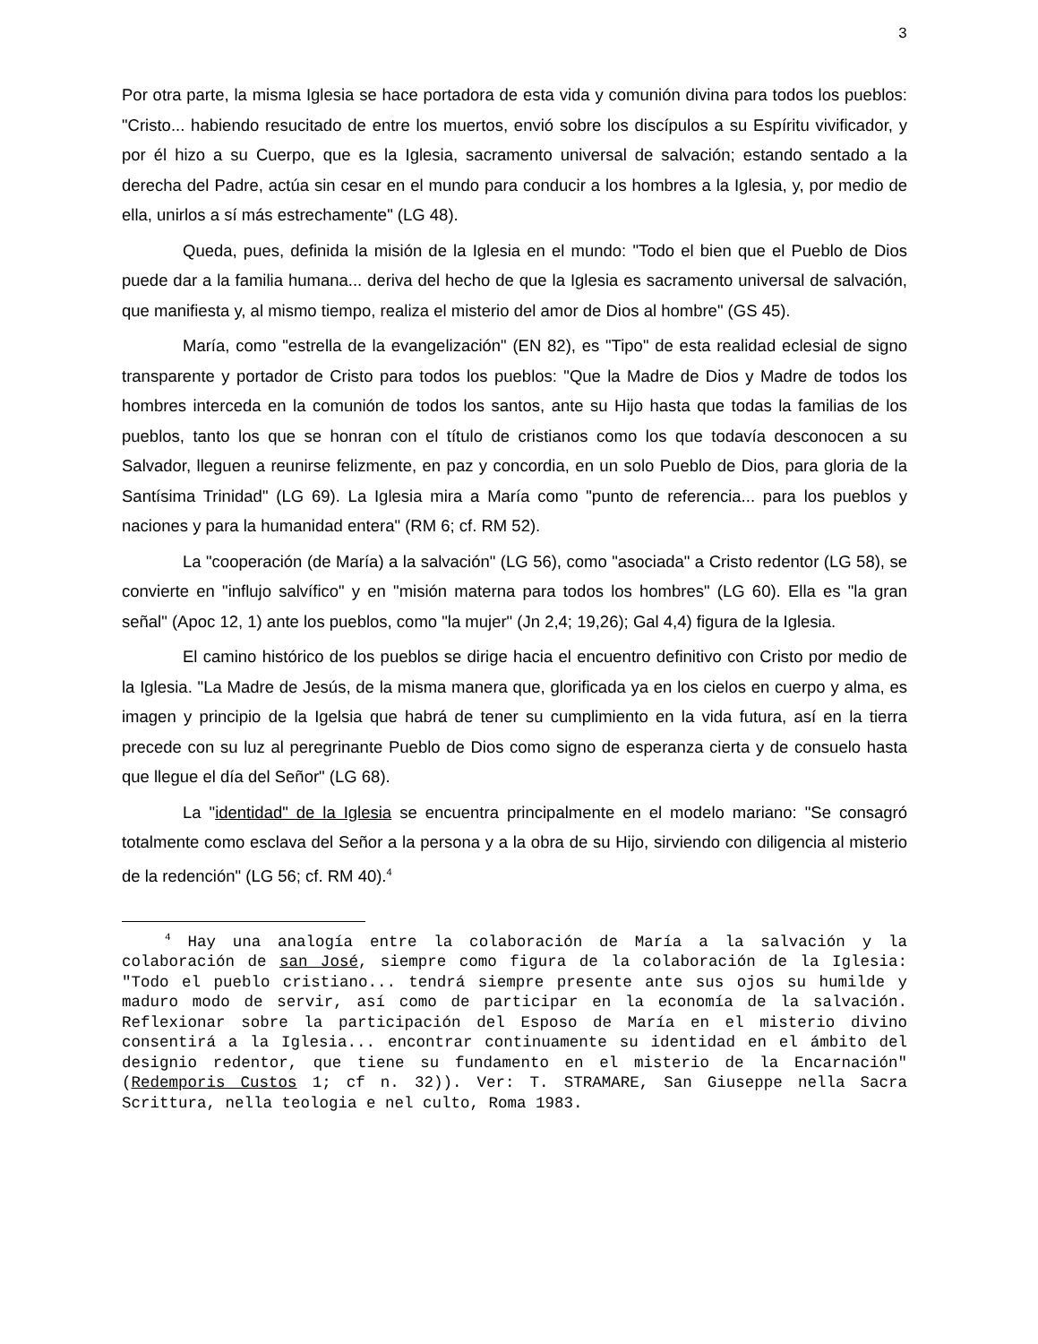3
Por otra parte, la misma Iglesia se hace portadora de esta vida y comunión divina para todos los pueblos: "Cristo... habiendo resucitado de entre los muertos, envió sobre los discípulos a su Espíritu vivificador, y por él hizo a su Cuerpo, que es la Iglesia, sacramento universal de salvación; estando sentado a la derecha del Padre, actúa sin cesar en el mundo para conducir a los hombres a la Iglesia, y, por medio de ella, unirlos a sí más estrechamente" (LG 48).
Queda, pues, definida la misión de la Iglesia en el mundo: "Todo el bien que el Pueblo de Dios puede dar a la familia humana... deriva del hecho de que la Iglesia es sacramento universal de salvación, que manifiesta y, al mismo tiempo, realiza el misterio del amor de Dios al hombre" (GS 45).
María, como "estrella de la evangelización" (EN 82), es "Tipo" de esta realidad eclesial de signo transparente y portador de Cristo para todos los pueblos: "Que la Madre de Dios y Madre de todos los hombres interceda en la comunión de todos los santos, ante su Hijo hasta que todas la familias de los pueblos, tanto los que se honran con el título de cristianos como los que todavía desconocen a su Salvador, lleguen a reunirse felizmente, en paz y concordia, en un solo Pueblo de Dios, para gloria de la Santísima Trinidad" (LG 69). La Iglesia mira a María como "punto de referencia... para los pueblos y naciones y para la humanidad entera" (RM 6; cf. RM 52).
La "cooperación (de María) a la salvación" (LG 56), como "asociada" a Cristo redentor (LG 58), se convierte en "influjo salvífico" y en "misión materna para todos los hombres" (LG 60). Ella es "la gran señal" (Apoc 12, 1) ante los pueblos, como "la mujer" (Jn 2,4; 19,26); Gal 4,4) figura de la Iglesia.
El camino histórico de los pueblos se dirige hacia el encuentro definitivo con Cristo por medio de la Iglesia. "La Madre de Jesús, de la misma manera que, glorificada ya en los cielos en cuerpo y alma, es imagen y principio de la Igelsia que habrá de tener su cumplimiento en la vida futura, así en la tierra precede con su luz al peregrinante Pueblo de Dios como signo de esperanza cierta y de consuelo hasta que llegue el día del Señor" (LG 68).
La "identidad" de la Iglesia se encuentra principalmente en el modelo mariano: "Se consagró totalmente como esclava del Señor a la persona y a la obra de su Hijo, sirviendo con diligencia al misterio de la redención" (LG 56; cf. RM 40).<sup>4</sup>
<sup>4</sup> Hay una analogía entre la colaboración de María a la salvación y la colaboración de san José, siempre como figura de la colaboración de la Iglesia: "Todo el pueblo cristiano... tendrá siempre presente ante sus ojos su humilde y maduro modo de servir, así como de participar en la economía de la salvación. Reflexionar sobre la participación del Esposo de María en el misterio divino consentirá a la Iglesia... encontrar continuamente su identidad en el ámbito del designio redentor, que tiene su fundamento en el misterio de la Encarnación" (Redemporis Custos 1; cf n. 32)). Ver: T. STRAMARE, San Giuseppe nella Sacra Scrittura, nella teologia e nel culto, Roma 1983.